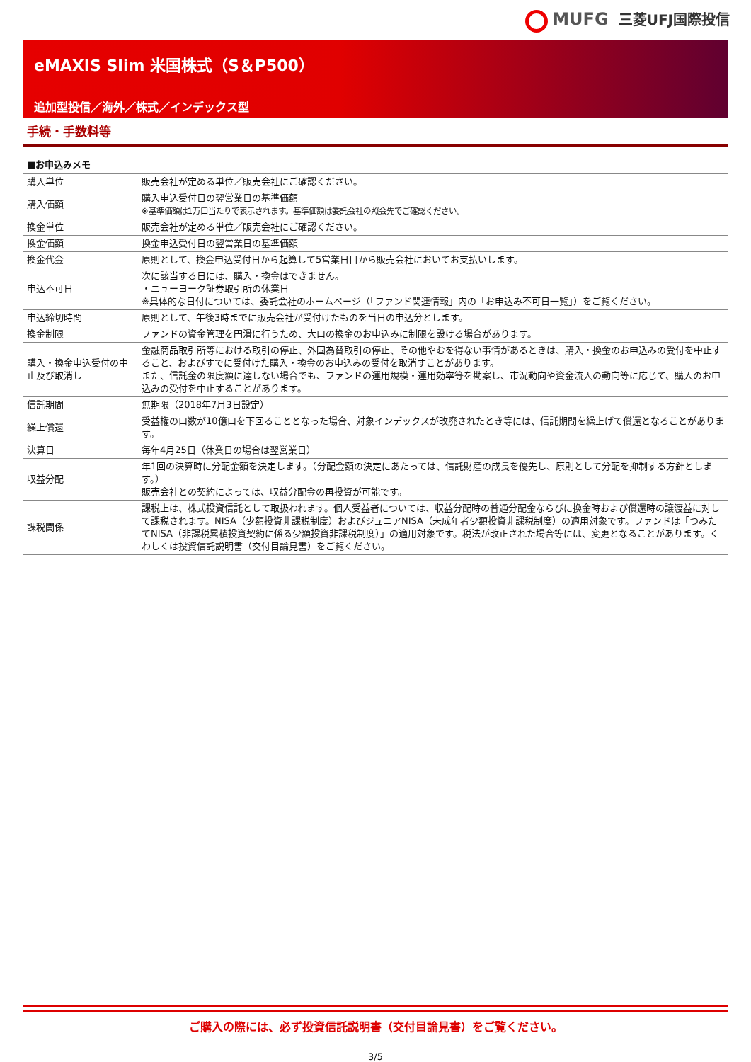MUFG 三菱UFJ国際投信
eMAXIS Slim 米国株式（S＆P500）
追加型投信／海外／株式／インデックス型
手続・手数料等
■お申込みメモ
| 購入単位 | 販売会社が定める単位／販売会社にご確認ください。 |
| 購入価額 | 購入申込受付日の翌営業日の基準価額 ※基準価額は1万口当たりで表示されます。基準価額は委託会社の照会先でご確認ください。 |
| 換金単位 | 販売会社が定める単位／販売会社にご確認ください。 |
| 換金価額 | 換金申込受付日の翌営業日の基準価額 |
| 換金代金 | 原則として、換金申込受付日から起算して5営業日目から販売会社においてお支払いします。 |
| 申込不可日 | 次に該当する日には、購入・換金はできません。 ・ニューヨーク証券取引所の休業日 ※具体的な日付については、委託会社のホームページ（「ファンド関連情報」内の「お申込み不可日一覧」）をご覧ください。 |
| 申込締切時間 | 原則として、午後3時までに販売会社が受付けたものを当日の申込分とします。 |
| 換金制限 | ファンドの資金管理を円滑に行うため、大口の換金のお申込みに制限を設ける場合があります。 |
| 購入・換金申込受付の中止及び取消し | 金融商品取引所等における取引の停止、外国為替取引の停止、その他やむを得ない事情があるときは、購入・換金のお申込みの受付を中止すること、およびすでに受付けた購入・換金のお申込みの受付を取消すことがあります。 また、信託金の限度額に達しない場合でも、ファンドの運用規模・運用効率等を勘案し、市況動向や資金流入の動向等に応じて、購入のお申込みの受付を中止することがあります。 |
| 信託期間 | 無期限（2018年7月3日設定） |
| 繰上償還 | 受益権の口数が10億口を下回ることとなった場合、対象インデックスが改廃されたとき等には、信託期間を繰上げて償還となることがあります。 |
| 決算日 | 毎年4月25日（休業日の場合は翌営業日） |
| 収益分配 | 年1回の決算時に分配金額を決定します。（分配金額の決定にあたっては、信託財産の成長を優先し、原則として分配を抑制する方針とします。） 販売会社との契約によっては、収益分配金の再投資が可能です。 |
| 課税関係 | 課税上は、株式投資信託として取扱われます。個人受益者については、収益分配時の普通分配金ならびに換金時および償還時の譲渡益に対して課税されます。NISA（少額投資非課税制度）およびジュニアNISA（未成年者少額投資非課税制度）の適用対象です。ファンドは「つみたてNISA（非課税累積投資契約に係る少額投資非課税制度）」の適用対象です。税法が改正された場合等には、変更となることがあります。くわしくは投資信託説明書（交付目論見書）をご覧ください。 |
ご購入の際には、必ず投資信託説明書（交付目論見書）をご覧ください。
3/5